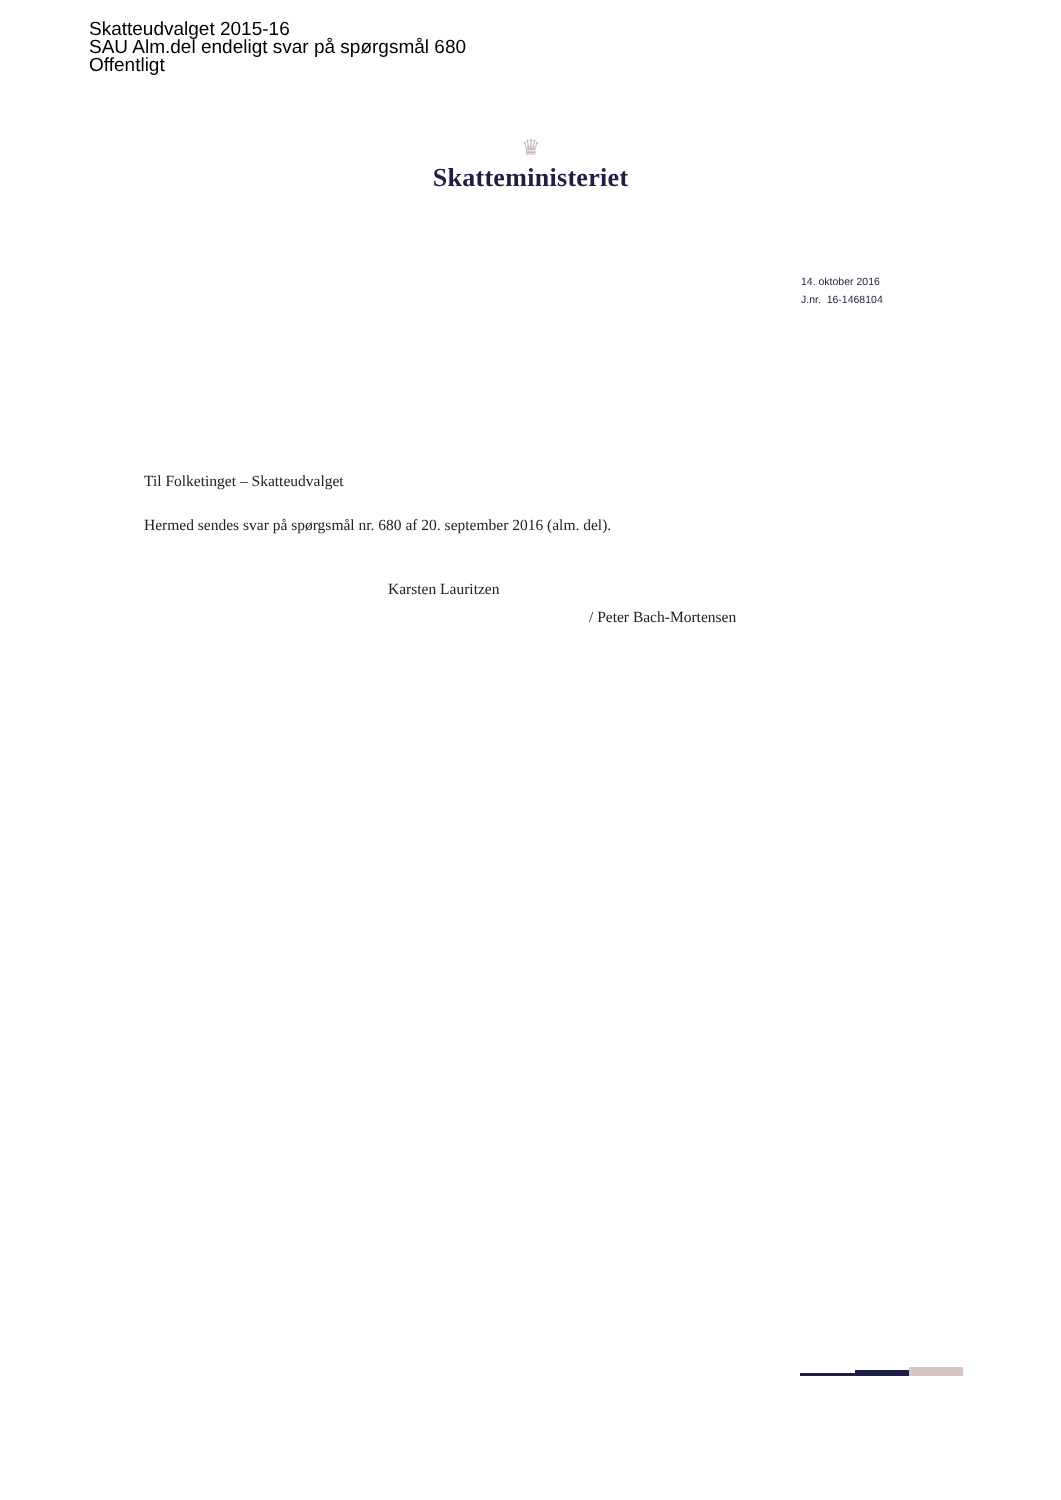Skatteudvalget 2015-16
SAU Alm.del endeligt svar på spørgsmål 680
Offentligt
♛
Skatteministeriet
14. oktober 2016
J.nr. 16-1468104
Til Folketinget – Skatteudvalget
Hermed sendes svar på spørgsmål nr. 680 af 20. september 2016 (alm. del).
Karsten Lauritzen
/ Peter Bach-Mortensen